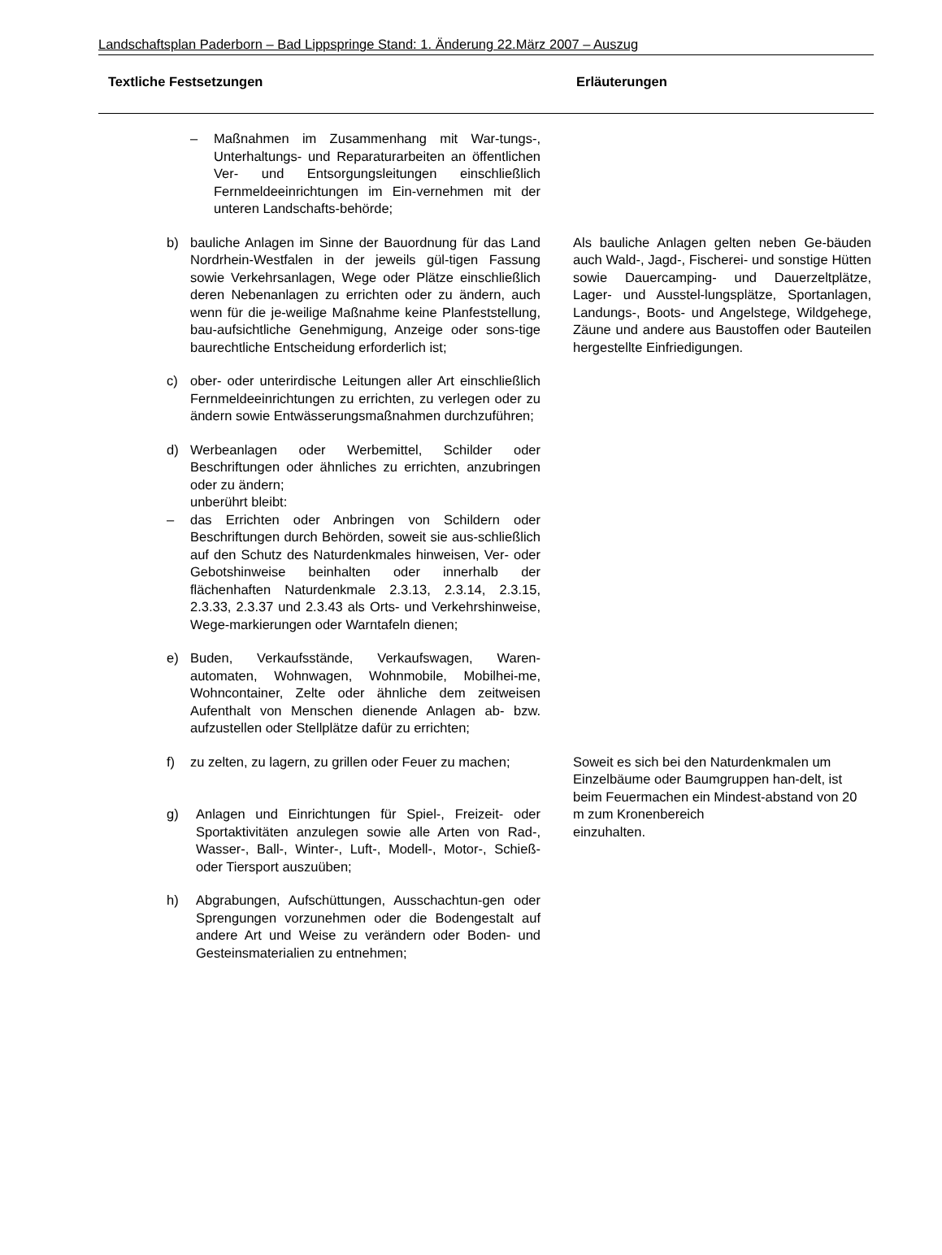Landschaftsplan Paderborn – Bad Lippspringe Stand: 1. Änderung 22.März 2007 – Auszug
Textliche Festsetzungen Erläuterungen
– Maßnahmen im Zusammenhang mit War-tungs-, Unterhaltungs- und Reparaturarbeiten an öffentlichen Ver- und Entsorgungsleitungen einschließlich Fernmeldeeinrichtungen im Ein-vernehmen mit der unteren Landschafts-behörde;
b) bauliche Anlagen im Sinne der Bauordnung für das Land Nordrhein-Westfalen in der jeweils gül-tigen Fassung sowie Verkehrsanlagen, Wege oder Plätze einschließlich deren Nebenanlagen zu errichten oder zu ändern, auch wenn für die je-weilige Maßnahme keine Planfeststellung, bau-aufsichtliche Genehmigung, Anzeige oder sons-tige baurechtliche Entscheidung erforderlich ist;
Als bauliche Anlagen gelten neben Ge-bäuden auch Wald-, Jagd-, Fischerei- und sonstige Hütten sowie Dauercamping- und Dauerzeltplätze, Lager- und Ausstel-lungsplätze, Sportanlagen, Landungs-, Boots- und Angelstege, Wildgehege, Zäune und andere aus Baustoffen oder Bauteilen hergestellte Einfriedigungen.
c) ober- oder unterirdische Leitungen aller Art einschließlich Fernmeldeeinrichtungen zu errichten, zu verlegen oder zu ändern sowie Entwässerungsmaßnahmen durchzuführen;
d) Werbeanlagen oder Werbemittel, Schilder oder Beschriftungen oder ähnliches zu errichten, anzubringen oder zu ändern;
unberührt bleibt:
– das Errichten oder Anbringen von Schildern oder Beschriftungen durch Behörden, soweit sie aus-schließlich auf den Schutz des Naturdenkmales hinweisen, Ver- oder Gebotshinweise beinhalten oder innerhalb der flächenhaften Naturdenkmale 2.3.13, 2.3.14, 2.3.15, 2.3.33, 2.3.37 und 2.3.43 als Orts- und Verkehrshinweise, Wege-markierungen oder Warntafeln dienen;
e) Buden, Verkaufsstände, Verkaufswagen, Waren-automaten, Wohnwagen, Wohnmobile, Mobilhei-me, Wohncontainer, Zelte oder ähnliche dem zeitweisen Aufenthalt von Menschen dienende Anlagen ab- bzw. aufzustellen oder Stellplätze dafür zu errichten;
f) zu zelten, zu lagern, zu grillen oder Feuer zu machen;
g) Anlagen und Einrichtungen für Spiel-, Freizeit- oder Sportaktivitäten anzulegen sowie alle Arten von Rad-, Wasser-, Ball-, Winter-, Luft-, Modell-, Motor-, Schieß- oder Tiersport auszuüben;
h) Abgrabungen, Aufschüttungen, Ausschachtun-gen oder Sprengungen vorzunehmen oder die Bodengestalt auf andere Art und Weise zu verändern oder Boden- und Gesteinsmaterialien zu entnehmen;
Soweit es sich bei den Naturdenkmalen um Einzelbäume oder Baumgruppen han-delt, ist beim Feuermachen ein Mindest-abstand von 20 m zum Kronenbereich
einzuhalten.